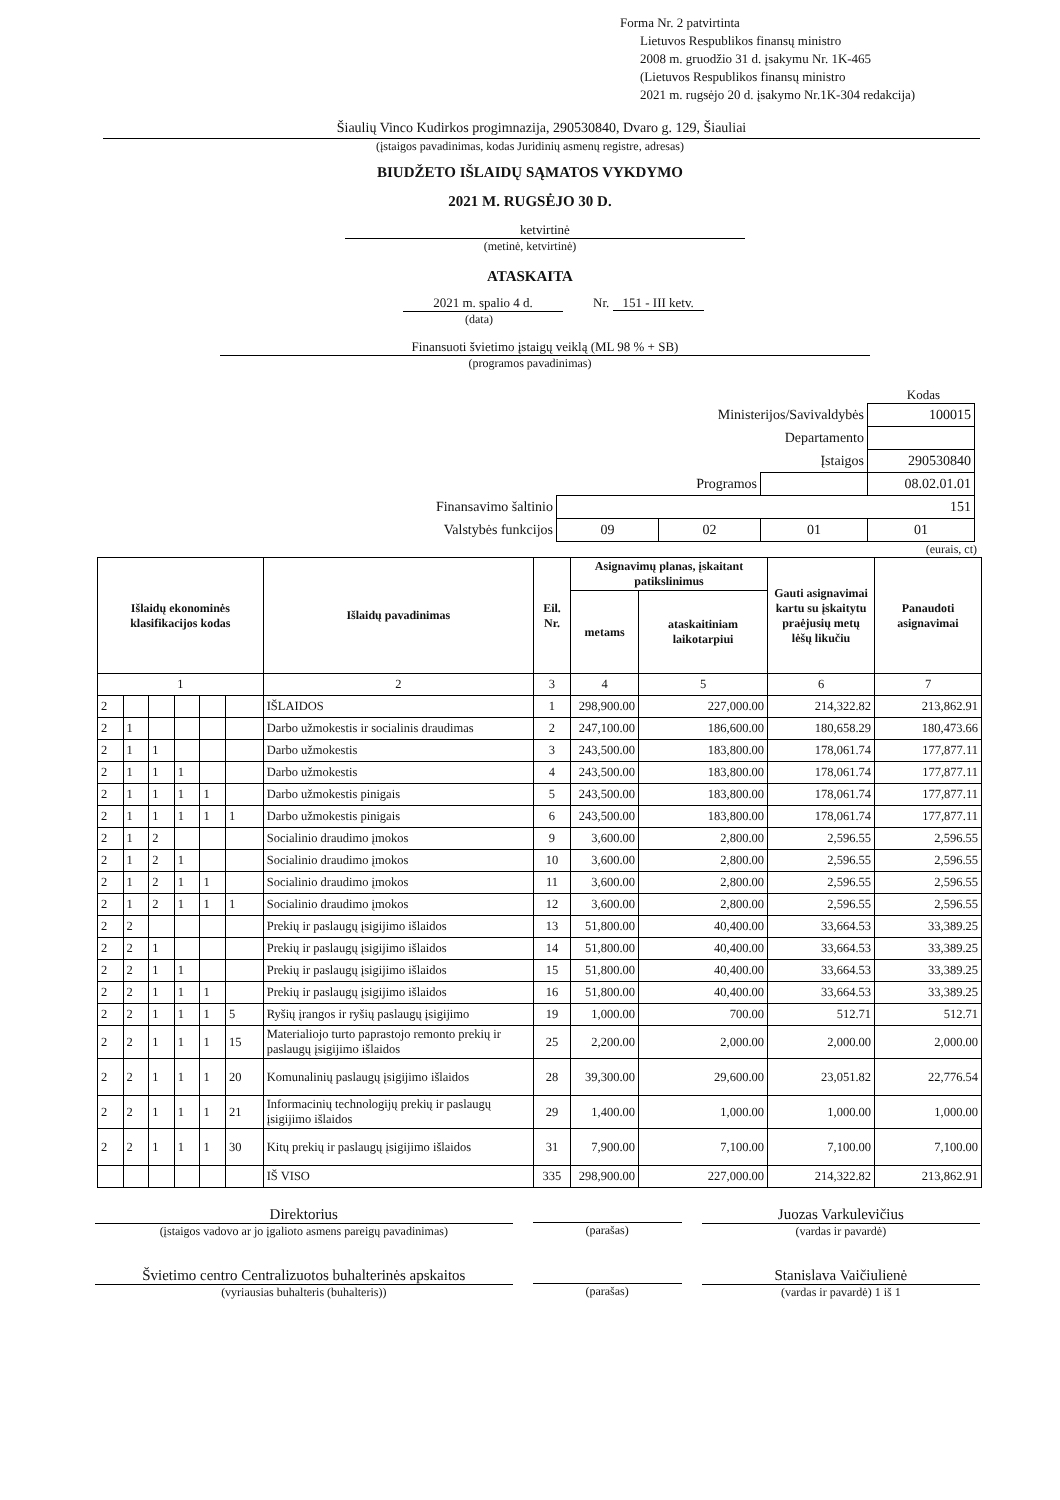Forma Nr. 2 patvirtinta
Lietuvos Respublikos finansų ministro
2008 m. gruodžio 31 d. įsakymu Nr. 1K-465
(Lietuvos Respublikos finansų ministro
2021 m. rugsėjo 20 d. įsakymo Nr.1K-304 redakcija)
Šiaulių Vinco Kudirkos progimnazija, 290530840, Dvaro g. 129, Šiauliai
(įstaigos pavadinimas, kodas Juridinių asmenų registre, adresas)
BIUDŽETO IŠLAIDŲ SĄMATOS VYKDYMO
2021 M. RUGSĖJO 30 D.
ketvirtinė
(metinė, ketvirtinė)
ATASKAITA
2021 m. spalio 4 d. Nr. 151 - III ketv.
(data)
Finansuoti švietimo įstaigų veiklą (ML 98 % + SB)
(programos pavadinimas)
Kodas
| Ministerijos/Savivaldybės | | | | 100015 |
| Departamento | | | | |
| Įstaigos | | | | 290530840 |
| Programos | | | | 08.02.01.01 |
| Finansavimo šaltinio | 151 | | | |
| Valstybės funkcijos | 09 | 02 | 01 | 01 |
(eurais, ct)
| Išlaidų ekonominės klasifikacijos kodas | | | | | | Išlaidų pavadinimas | Eil. Nr. | Asignavimų planas, įskaitant patikslinimus | | Gauti asignavimai kartu su įskaitytu praėjusių metų lėšų likučiu | Panaudoti asignavimai |
| --- | --- | --- | --- | --- | --- | --- | --- | --- | --- | --- | --- |
| | | | | | | | | metams | ataskaitiniam laikotarpiui | | |
| 1 | | | | | | 2 | 3 | 4 | 5 | 6 | 7 |
| 2 | | | | | | IŠLAIDOS | 1 | 298,900.00 | 227,000.00 | 214,322.82 | 213,862.91 |
| 2 | 1 | | | | | Darbo užmokestis ir socialinis draudimas | 2 | 247,100.00 | 186,600.00 | 180,658.29 | 180,473.66 |
| 2 | 1 | 1 | | | | Darbo užmokestis | 3 | 243,500.00 | 183,800.00 | 178,061.74 | 177,877.11 |
| 2 | 1 | 1 | 1 | | | Darbo užmokestis | 4 | 243,500.00 | 183,800.00 | 178,061.74 | 177,877.11 |
| 2 | 1 | 1 | 1 | 1 | | Darbo užmokestis pinigais | 5 | 243,500.00 | 183,800.00 | 178,061.74 | 177,877.11 |
| 2 | 1 | 1 | 1 | 1 | 1 | Darbo užmokestis pinigais | 6 | 243,500.00 | 183,800.00 | 178,061.74 | 177,877.11 |
| 2 | 1 | 2 | | | | Socialinio draudimo įmokos | 9 | 3,600.00 | 2,800.00 | 2,596.55 | 2,596.55 |
| 2 | 1 | 2 | 1 | | | Socialinio draudimo įmokos | 10 | 3,600.00 | 2,800.00 | 2,596.55 | 2,596.55 |
| 2 | 1 | 2 | 1 | 1 | | Socialinio draudimo įmokos | 11 | 3,600.00 | 2,800.00 | 2,596.55 | 2,596.55 |
| 2 | 1 | 2 | 1 | 1 | 1 | Socialinio draudimo įmokos | 12 | 3,600.00 | 2,800.00 | 2,596.55 | 2,596.55 |
| 2 | 2 | | | | | Prekių ir paslaugų įsigijimo išlaidos | 13 | 51,800.00 | 40,400.00 | 33,664.53 | 33,389.25 |
| 2 | 2 | 1 | | | | Prekių ir paslaugų įsigijimo išlaidos | 14 | 51,800.00 | 40,400.00 | 33,664.53 | 33,389.25 |
| 2 | 2 | 1 | 1 | | | Prekių ir paslaugų įsigijimo išlaidos | 15 | 51,800.00 | 40,400.00 | 33,664.53 | 33,389.25 |
| 2 | 2 | 1 | 1 | 1 | | Prekių ir paslaugų įsigijimo išlaidos | 16 | 51,800.00 | 40,400.00 | 33,664.53 | 33,389.25 |
| 2 | 2 | 1 | 1 | 1 | 5 | Ryšių įrangos ir ryšių paslaugų įsigijimo | 19 | 1,000.00 | 700.00 | 512.71 | 512.71 |
| 2 | 2 | 1 | 1 | 1 | 15 | Materialiojo turto paprastojo remonto prekių ir paslaugų įsigijimo išlaidos | 25 | 2,200.00 | 2,000.00 | 2,000.00 | 2,000.00 |
| 2 | 2 | 1 | 1 | 1 | 20 | Komunalinių paslaugų įsigijimo išlaidos | 28 | 39,300.00 | 29,600.00 | 23,051.82 | 22,776.54 |
| 2 | 2 | 1 | 1 | 1 | 21 | Informacinių technologijų prekių ir paslaugų įsigijimo išlaidos | 29 | 1,400.00 | 1,000.00 | 1,000.00 | 1,000.00 |
| 2 | 2 | 1 | 1 | 1 | 30 | Kitų prekių ir paslaugų įsigijimo išlaidos | 31 | 7,900.00 | 7,100.00 | 7,100.00 | 7,100.00 |
| | | | | | | IŠ VISO | 335 | 298,900.00 | 227,000.00 | 214,322.82 | 213,862.91 |
Direktorius
(įstaigos vadovo ar jo įgalioto asmens pareigų pavadinimas)
(parašas)
Juozas Varkulevičius
(vardas ir pavardė)
Švietimo centro Centralizuotos buhalterinės apskaitos
(vyriausias buhalteris (buhalteris))
(parašas)
Stanislava Vaičiulienė
(vardas ir pavardė) 1 iš 1